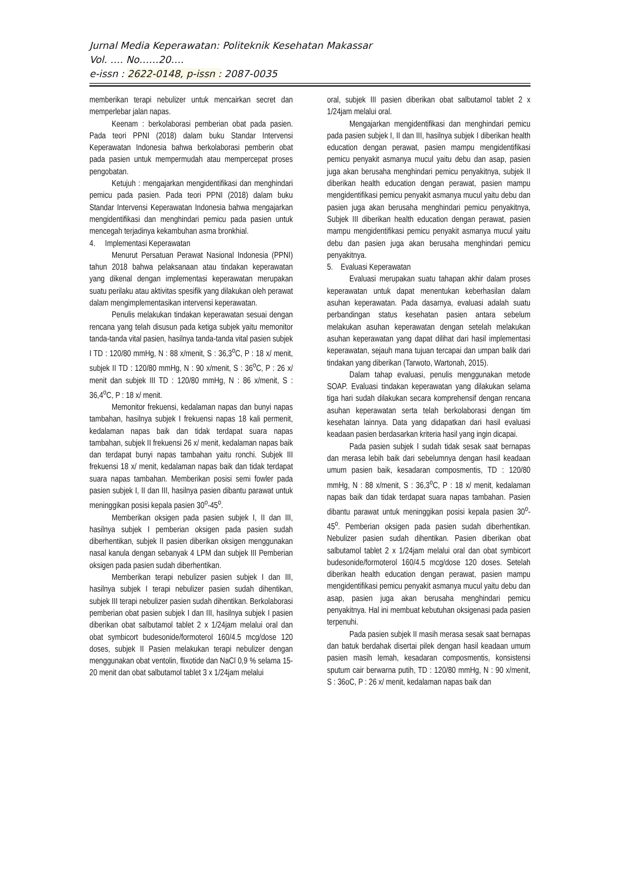Jurnal Media Keperawatan: Politeknik Kesehatan Makassar
Vol. …. No……20….
e-issn : 2622-0148, p-issn : 2087-0035
memberikan terapi nebulizer untuk mencairkan secret dan memperlebar jalan napas.
Keenam : berkolaborasi pemberian obat pada pasien. Pada teori PPNI (2018) dalam buku Standar Intervensi Keperawatan Indonesia bahwa berkolaborasi pemberin obat pada pasien untuk mempermudah atau mempercepat proses pengobatan.
Ketujuh : mengajarkan mengidentifikasi dan menghindari pemicu pada pasien. Pada teori PPNI (2018) dalam buku Standar Intervensi Keperawatan Indonesia bahwa mengajarkan mengidentifikasi dan menghindari pemicu pada pasien untuk mencegah terjadinya kekambuhan asma bronkhial.
4. Implementasi Keperawatan
Menurut Persatuan Perawat Nasional Indonesia (PPNI) tahun 2018 bahwa pelaksanaan atau tindakan keperawatan yang dikenal dengan implementasi keperawatan merupakan suatu perilaku atau aktivitas spesifik yang dilakukan oleh perawat dalam mengimplementasikan intervensi keperawatan.
Penulis melakukan tindakan keperawatan sesuai dengan rencana yang telah disusun pada ketiga subjek yaitu memonitor tanda-tanda vital pasien, hasilnya tanda-tanda vital pasien subjek I TD : 120/80 mmHg, N : 88 x/menit, S : 36,3<sup>o</sup>C, P : 18 x/ menit, subjek II TD : 120/80 mmHg, N : 90 x/menit, S : 36<sup>o</sup>C, P : 26 x/ menit dan subjek III TD : 120/80 mmHg, N : 86 x/menit, S : 36,4<sup>o</sup>C, P : 18 x/ menit.
Memonitor frekuensi, kedalaman napas dan bunyi napas tambahan, hasilnya subjek I frekuensi napas 18 kali permenit, kedalaman napas baik dan tidak terdapat suara napas tambahan, subjek II frekuensi 26 x/ menit, kedalaman napas baik dan terdapat bunyi napas tambahan yaitu ronchi. Subjek III frekuensi 18 x/ menit, kedalaman napas baik dan tidak terdapat suara napas tambahan. Memberikan posisi semi fowler pada pasien subjek I, II dan III, hasilnya pasien dibantu parawat untuk meninggikan posisi kepala pasien 30<sup>o</sup>-45<sup>o</sup>.
Memberikan oksigen pada pasien subjek I, II dan III, hasilnya subjek I pemberian oksigen pada pasien sudah diberhentikan, subjek II pasien diberikan oksigen menggunakan nasal kanula dengan sebanyak 4 LPM dan subjek III Pemberian oksigen pada pasien sudah diberhentikan.
Memberikan terapi nebulizer pasien subjek I dan III, hasilnya subjek I terapi nebulizer pasien sudah dihentikan, subjek III terapi nebulizer pasien sudah dihentikan. Berkolaborasi pemberian obat pasien subjek I dan III, hasilnya subjek I pasien diberikan obat salbutamol tablet 2 x 1/24jam melalui oral dan obat symbicort budesonide/formoterol 160/4.5 mcg/dose 120 doses, subjek II Pasien melakukan terapi nebulizer dengan menggunakan obat ventolin, flixotide dan NaCl 0,9 % selama 15-20 menit dan obat salbutamol tablet 3 x 1/24jam melalui
oral, subjek III pasien diberikan obat salbutamol tablet 2 x 1/24jam melalui oral.
Mengajarkan mengidentifikasi dan menghindari pemicu pada pasien subjek I, II dan III, hasilnya subjek I diberikan health education dengan perawat, pasien mampu mengidentifikasi pemicu penyakit asmanya mucul yaitu debu dan asap, pasien juga akan berusaha menghindari pemicu penyakitnya, subjek II diberikan health education dengan perawat, pasien mampu mengidentifikasi pemicu penyakit asmanya mucul yaitu debu dan pasien juga akan berusaha menghindari pemicu penyakitnya, Subjek III diberikan health education dengan perawat, pasien mampu mengidentifikasi pemicu penyakit asmanya mucul yaitu debu dan pasien juga akan berusaha menghindari pemicu penyakitnya.
5. Evaluasi Keperawatan
Evaluasi merupakan suatu tahapan akhir dalam proses keperawatan untuk dapat menentukan keberhasilan dalam asuhan keperawatan. Pada dasarnya, evaluasi adalah suatu perbandingan status kesehatan pasien antara sebelum melakukan asuhan keperawatan dengan setelah melakukan asuhan keperawatan yang dapat dilihat dari hasil implementasi keperawatan, sejauh mana tujuan tercapai dan umpan balik dari tindakan yang diberikan (Tarwoto, Wartonah, 2015).
Dalam tahap evaluasi, penulis menggunakan metode SOAP. Evaluasi tindakan keperawatan yang dilakukan selama tiga hari sudah dilakukan secara komprehensif dengan rencana asuhan keperawatan serta telah berkolaborasi dengan tim kesehatan lainnya. Data yang didapatkan dari hasil evaluasi keadaan pasien berdasarkan kriteria hasil yang ingin dicapai.
Pada pasien subjek I sudah tidak sesak saat bernapas dan merasa lebih baik dari sebelumnya dengan hasil keadaan umum pasien baik, kesadaran composmentis, TD : 120/80 mmHg, N : 88 x/menit, S : 36,3<sup>o</sup>C, P : 18 x/ menit, kedalaman napas baik dan tidak terdapat suara napas tambahan. Pasien dibantu parawat untuk meninggikan posisi kepala pasien 30<sup>o</sup>-45<sup>o</sup>. Pemberian oksigen pada pasien sudah diberhentikan. Nebulizer pasien sudah dihentikan. Pasien diberikan obat salbutamol tablet 2 x 1/24jam melalui oral dan obat symbicort budesonide/formoterol 160/4.5 mcg/dose 120 doses. Setelah diberikan health education dengan perawat, pasien mampu mengidentifikasi pemicu penyakit asmanya mucul yaitu debu dan asap, pasien juga akan berusaha menghindari pemicu penyakitnya. Hal ini membuat kebutuhan oksigenasi pada pasien terpenuhi.
Pada pasien subjek II masih merasa sesak saat bernapas dan batuk berdahak disertai pilek dengan hasil keadaan umum pasien masih lemah, kesadaran composmentis, konsistensi sputum cair berwarna putih, TD : 120/80 mmHg, N : 90 x/menit, S : 36oC, P : 26 x/ menit, kedalaman napas baik dan